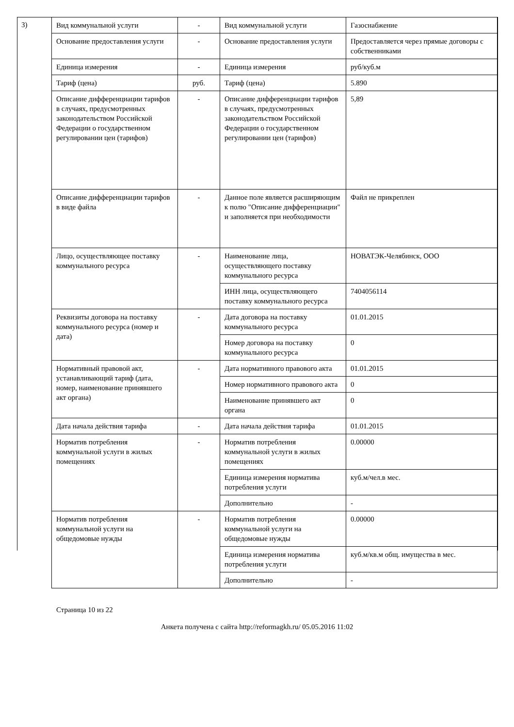3)
| Вид коммунальной услуги | - | Вид коммунальной услуги | Газоснабжение |
| Основание предоставления услуги | - | Основание предоставления услуги | Предоставляется через прямые договоры с собственниками |
| Единица измерения | - | Единица измерения | руб/куб.м |
| Тариф (цена) | руб. | Тариф (цена) | 5.890 |
| Описание дифференциации тарифов в случаях, предусмотренных законодательством Российской Федерации о государственном регулировании цен (тарифов) | - | Описание дифференциации тарифов в случаях, предусмотренных законодательством Российской Федерации о государственном регулировании цен (тарифов) | 5,89 |
| Описание дифференциации тарифов в виде файла | - | Данное поле является расширяющим к полю "Описание дифференциации" и заполняется при необходимости | Файл не прикреплен |
| Лицо, осуществляющее поставку коммунального ресурса | - | Наименование лица, осуществляющего поставку коммунального ресурса | НОВАТЭК-Челябинск, ООО |
| | | ИНН лица, осуществляющего поставку коммунального ресурса | 7404056114 |
| Реквизиты договора на поставку коммунального ресурса (номер и дата) | - | Дата договора на поставку коммунального ресурса | 01.01.2015 |
| | | Номер договора на поставку коммунального ресурса | 0 |
| Нормативный правовой акт, устанавливающий тариф (дата, номер, наименование принявшего акт органа) | - | Дата нормативного правового акта | 01.01.2015 |
| | | Номер нормативного правового акта | 0 |
| | | Наименование принявшего акт органа | 0 |
| Дата начала действия тарифа | - | Дата начала действия тарифа | 01.01.2015 |
| Норматив потребления коммунальной услуги в жилых помещениях | - | Норматив потребления коммунальной услуги в жилых помещениях | 0.00000 |
| | | Единица измерения норматива потребления услуги | куб.м/чел.в мес. |
| | | Дополнительно | - |
| Норматив потребления коммунальной услуги на общедомовые нужды | - | Норматив потребления коммунальной услуги на общедомовые нужды | 0.00000 |
| | | Единица измерения норматива потребления услуги | куб.м/кв.м общ. имущества в мес. |
| | | Дополнительно | - |
Страница 10 из 22
Анкета получена с сайта http://reformagkh.ru/ 05.05.2016 11:02